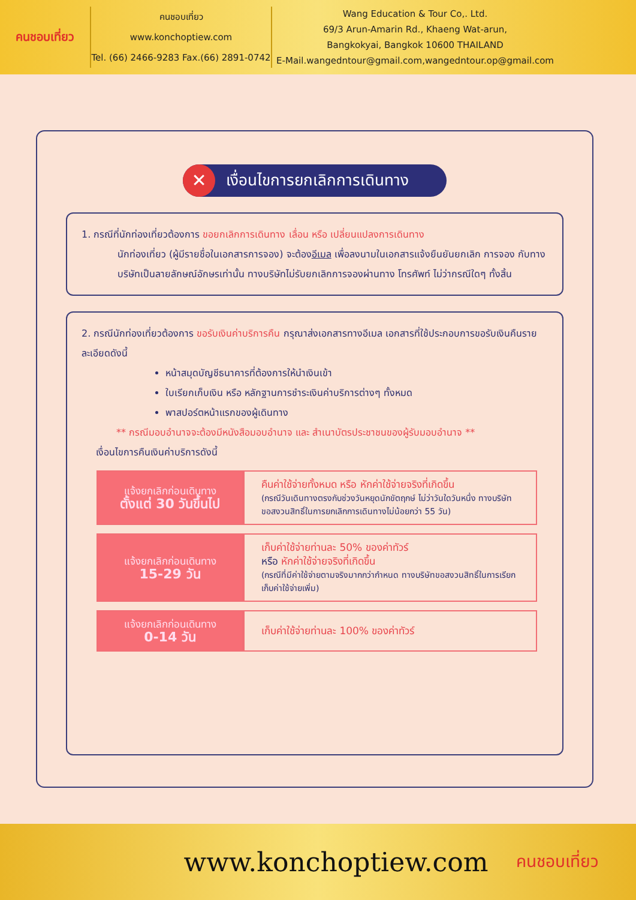คนชอบเที่ยว
คนชอบเที่ยว
www.konchoptiew.com
Tel. (66) 2466-9283 Fax.(66) 2891-0742
Wang Education & Tour Co,. Ltd.
69/3 Arun-Amarin Rd., Khaeng Wat-arun,
Bangkokyai, Bangkok 10600 THAILAND
E-Mail.wangedntour@gmail.com,wangedntour.op@gmail.com
✕ เงื่อนไขการยกเลิกการเดินทาง
1. กรณีที่นักท่องเที่ยวต้องการ ขอยกเลิกการเดินทาง เลื่อน หรือ เปลี่ยนแปลงการเดินทาง
นักท่องเที่ยว (ผู้มีรายชื่อในเอกสารการจอง) จะต้องอีเมล เพื่อลงนามในเอกสารแจ้งยืนยันยกเลิก การจอง กับทางบริษัทเป็นลายลักษณ์อักษรเท่านั้น ทางบริษัทไม่รับยกเลิกการจองผ่านทาง โทรศัพท์ ไม่ว่ากรณีใดๆ ทั้งสิ้น
2. กรณีนักท่องเที่ยวต้องการ ขอรับเงินค่าบริการคืน กรุณาส่งเอกสารทางอีเมล เอกสารที่ใช้ประกอบการขอรับเงินคืนรายละเอียดดังนี้
หน้าสมุดบัญชีธนาคารที่ต้องการให้นำเงินเข้า
ใบเรียกเก็บเงิน หรือ หลักฐานการชำระเงินค่าบริการต่างๆ ทั้งหมด
พาสปอร์ตหน้าแรกของผู้เดินทาง
** กรณีมอบอำนาจจะต้องมีหนังสือมอบอำนาจ และ สำเนาบัตรประชาชนของผู้รับมอบอำนาจ **
เงื่อนไขการคืนเงินค่าบริการดังนี้
| แจ้งยกเลิกก่อนเดินทาง ตั้งแต่ 30 วันขึ้นไป | คืนค่าใช้จ่ายทั้งหมด หรือ หักค่าใช้จ่ายจริงที่เกิดขึ้น (กรณีวันเดินทางตรงกับช่วงวันหยุดนักขัตฤกษ์ ไม่ว่าวันใดวันหนึ่ง ทางบริษัทขอสงวนสิทธิ์ในการยกเลิกการเดินทางไม่น้อยกว่า 55 วัน) |
| แจ้งยกเลิกก่อนเดินทาง 15-29 วัน | เก็บค่าใช้จ่ายท่านละ 50% ของค่าทัวร์ หรือ หักค่าใช้จ่ายจริงที่เกิดขึ้น (กรณีที่มีค่าใช้จ่ายตามจริงมากกว่ากำหนด ทางบริษัทขอสงวนสิทธิ์ในการเรียกเก็บค่าใช้จ่ายเพิ่ม) |
| แจ้งยกเลิกก่อนเดินทาง 0-14 วัน | เก็บค่าใช้จ่ายท่านละ 100% ของค่าทัวร์ |
www.konchoptiew.com
คนชอบเที่ยว